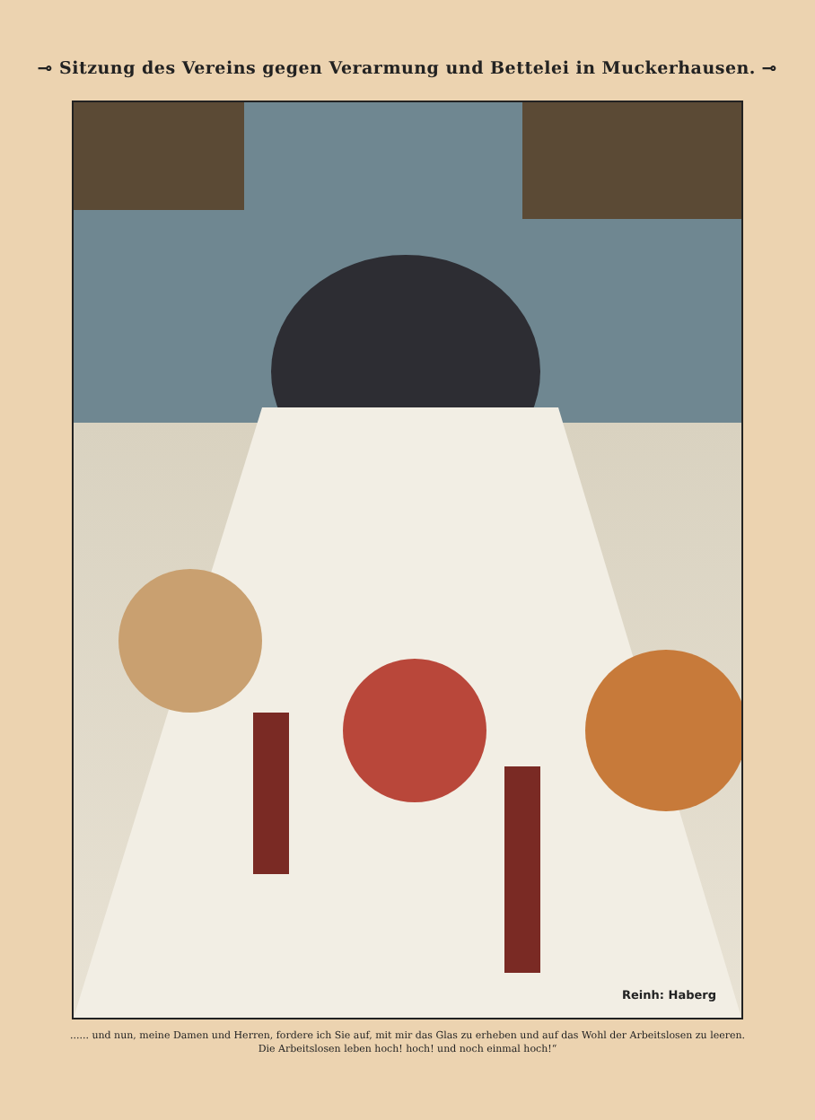⊸ Sitzung des Vereins gegen Verarmung und Bettelei in Muckerhausen. ⊸
Reinh: Haberg
...... und nun, meine Damen und Herren, fordere ich Sie auf, mit mir das Glas zu erheben und auf das Wohl der Arbeitslosen zu leeren.
Die Arbeitslosen leben hoch! hoch! und noch einmal hoch!“